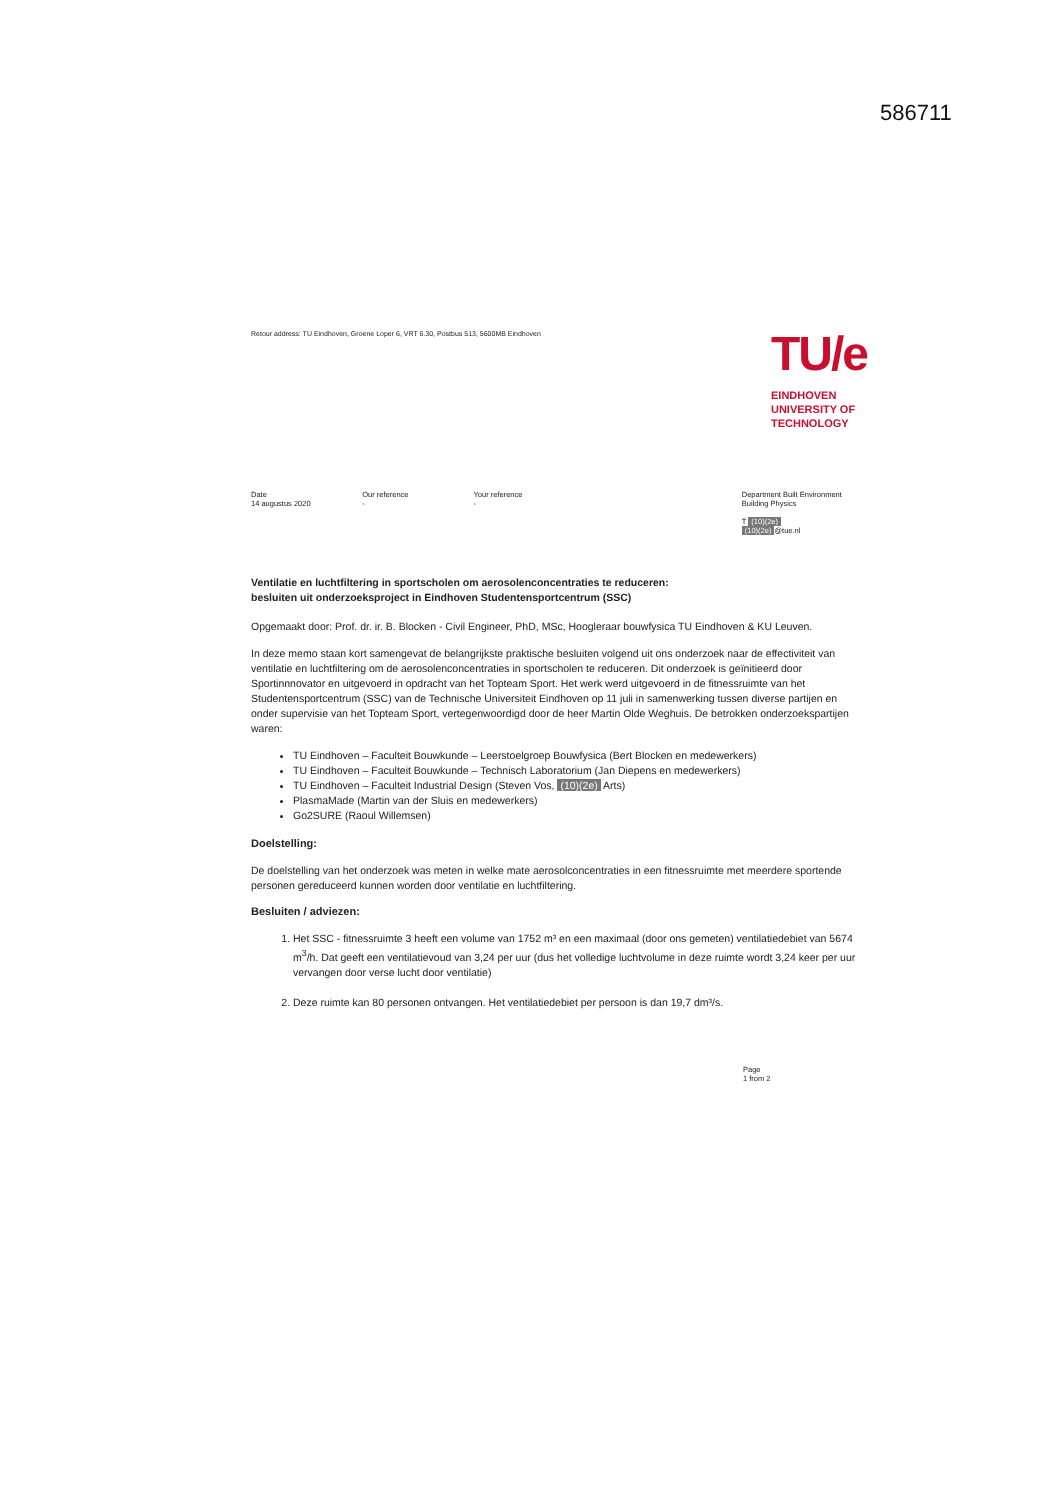586711
Retour address: TU Eindhoven, Groene Loper 6, VRT 6.30, Postbus 513, 5600MB Eindhoven
TU/e
EINDHOVEN
UNIVERSITY OF
TECHNOLOGY
Date
14 augustus 2020
Our reference
-
Your reference
-
Department Built Environment
Building Physics
T (10)(2e)
(10)(2e) @tue.nl
Ventilatie en luchtfiltering in sportscholen om aerosolenconcentraties te reduceren:
besluiten uit onderzoeksproject in Eindhoven Studentensportcentrum (SSC)
Opgemaakt door: Prof. dr. ir. B. Blocken - Civil Engineer, PhD, MSc, Hoogleraar bouwfysica TU Eindhoven & KU Leuven.
In deze memo staan kort samengevat de belangrijkste praktische besluiten volgend uit ons onderzoek naar de effectiviteit van ventilatie en luchtfiltering om de aerosolenconcentraties in sportscholen te reduceren. Dit onderzoek is geïnitieerd door Sportinnnovator en uitgevoerd in opdracht van het Topteam Sport. Het werk werd uitgevoerd in de fitnessruimte van het Studentensportcentrum (SSC) van de Technische Universiteit Eindhoven op 11 juli in samenwerking tussen diverse partijen en onder supervisie van het Topteam Sport, vertegenwoordigd door de heer Martin Olde Weghuis. De betrokken onderzoekspartijen waren:
TU Eindhoven – Faculteit Bouwkunde – Leerstoelgroep Bouwfysica (Bert Blocken en medewerkers)
TU Eindhoven – Faculteit Bouwkunde – Technisch Laboratorium (Jan Diepens en medewerkers)
TU Eindhoven – Faculteit Industrial Design (Steven Vos, (10)(2e) Arts)
PlasmaMade (Martin van der Sluis en medewerkers)
Go2SURE (Raoul Willemsen)
Doelstelling:
De doelstelling van het onderzoek was meten in welke mate aerosolconcentraties in een fitnessruimte met meerdere sportende personen gereduceerd kunnen worden door ventilatie en luchtfiltering.
Besluiten / adviezen:
1. Het SSC - fitnessruimte 3 heeft een volume van 1752 m³ en een maximaal (door ons gemeten) ventilatiedebiet van 5674 m<sup>3</sup>/h. Dat geeft een ventilatievoud van 3,24 per uur (dus het volledige luchtvolume in deze ruimte wordt 3,24 keer per uur vervangen door verse lucht door ventilatie)
2. Deze ruimte kan 80 personen ontvangen. Het ventilatiedebiet per persoon is dan 19,7 dm³/s.
Page
1 from 2